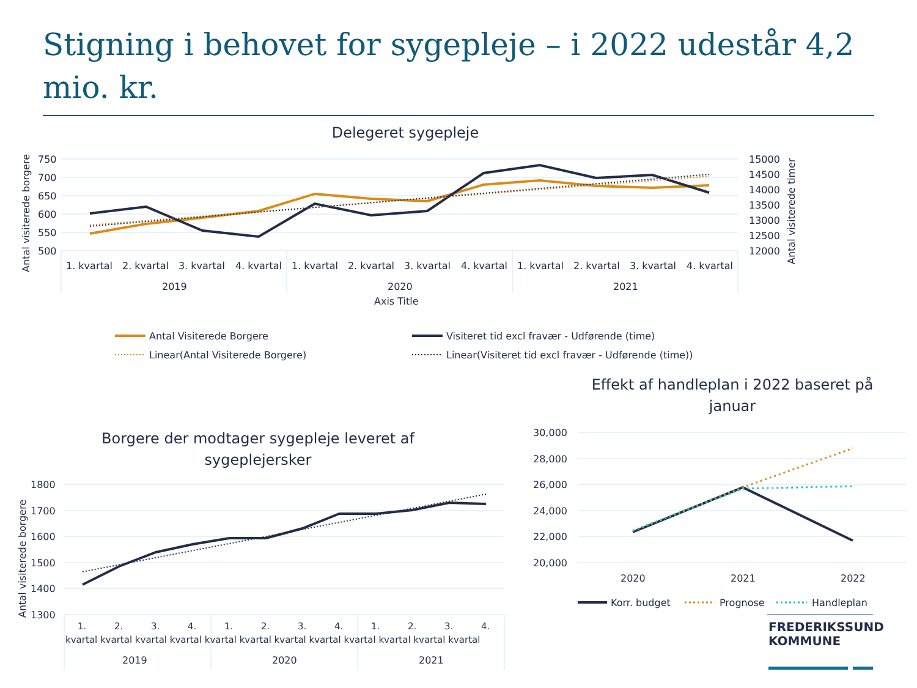Stigning i behovet for sygepleje – i 2022 udestår 4,2 mio. kr.
Delegeret sygepleje
750
700
650
600
550
500
15000
14500
14000
13500
13000
12500
12000
1. kvartal
2. kvartal
3. kvartal
4. kvartal
1. kvartal
2. kvartal
3. kvartal
4. kvartal
1. kvartal
2. kvartal
3. kvartal
4. kvartal
2019
2020
2021
Axis Title
Antal visiterede borgere
Antal visiterede timer
Antal Visiterede Borgere
Visiteret tid excl fravær - Udførende (time)
Linear(Antal Visiterede Borgere)
Linear(Visiteret tid excl fravær - Udførende (time))
Borgere der modtager sygepleje leveret af
sygeplejersker
1800
1700
1600
1500
1400
1300
Antal visiterede borgere
2019
2020
2021
kvartal kvartal kvartal kvartal kvartal kvartal kvartal kvartal kvartal kvartal kvartal kvartal
1.
2.
3.
4.
1.
2.
3.
4.
1.
2.
3.
4.
Effekt af handleplan i 2022 baseret på
januar
30,000
28,000
26,000
24,000
22,000
20,000
2020
2021
2022
Korr. budget
Prognose
Handleplan
FREDERIKSSUND
KOMMUNE